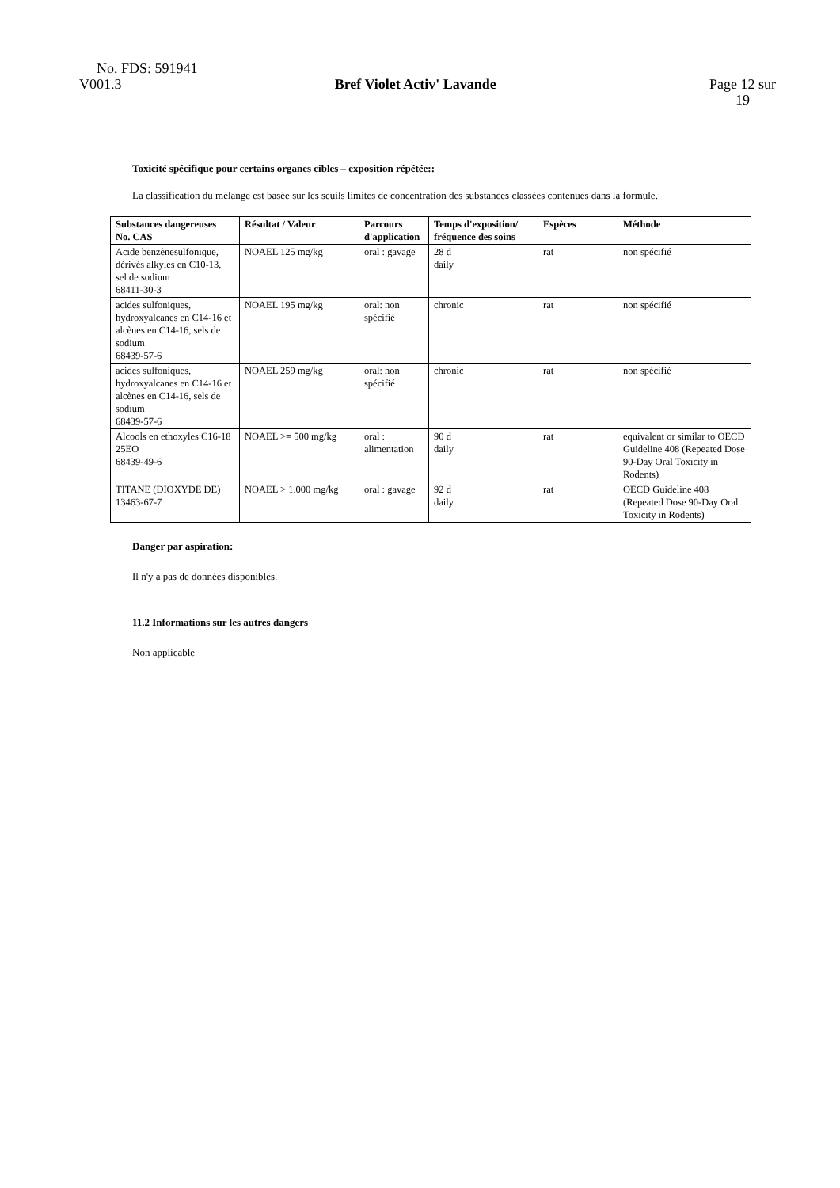No. FDS: 591941
V001.3 Bref Violet Activ' Lavande Page 12 sur
19
Toxicité spécifique pour certains organes cibles – exposition répétée::
La classification du mélange est basée sur les seuils limites de concentration des substances classées contenues dans la formule.
| Substances dangereuses No. CAS | Résultat / Valeur | Parcours d'application | Temps d'exposition/ fréquence des soins | Espèces | Méthode |
| --- | --- | --- | --- | --- | --- |
| Acide benzènesulfonique, dérivés alkyles en C10-13, sel de sodium 68411-30-3 | NOAEL 125 mg/kg | oral : gavage | 28 d daily | rat | non spécifié |
| acides sulfoniques, hydroxyalcanes en C14-16 et alcènes en C14-16, sels de sodium 68439-57-6 | NOAEL 195 mg/kg | oral: non spécifié | chronic | rat | non spécifié |
| acides sulfoniques, hydroxyalcanes en C14-16 et alcènes en C14-16, sels de sodium 68439-57-6 | NOAEL 259 mg/kg | oral: non spécifié | chronic | rat | non spécifié |
| Alcools en ethoxyles C16-18 25EO 68439-49-6 | NOAEL >= 500 mg/kg | oral : alimentation | 90 d daily | rat | equivalent or similar to OECD Guideline 408 (Repeated Dose 90-Day Oral Toxicity in Rodents) |
| TITANE (DIOXYDE DE) 13463-67-7 | NOAEL > 1.000 mg/kg | oral : gavage | 92 d daily | rat | OECD Guideline 408 (Repeated Dose 90-Day Oral Toxicity in Rodents) |
Danger par aspiration:
Il n'y a pas de données disponibles.
11.2 Informations sur les autres dangers
Non applicable